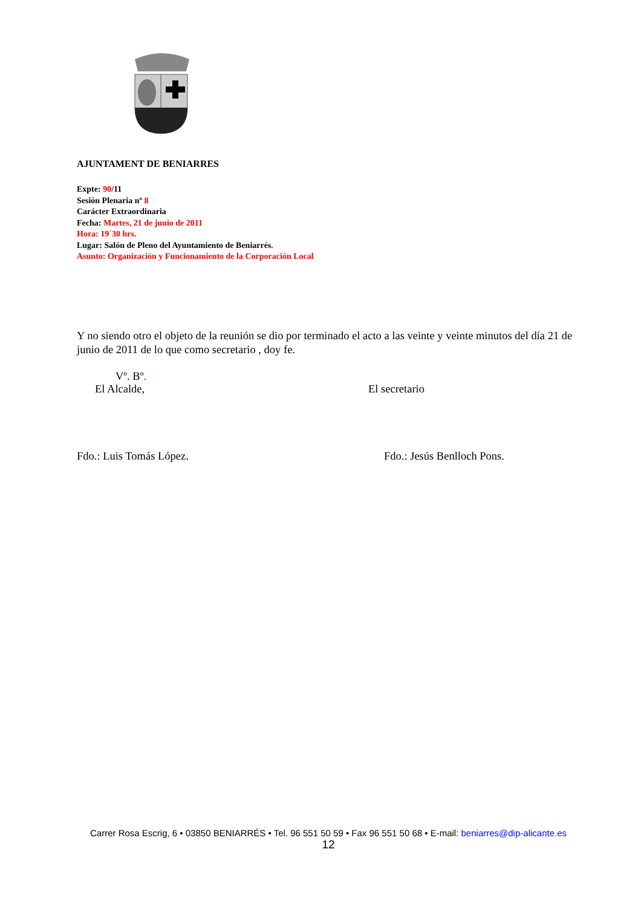AJUNTAMENT DE BENIARRES
Expte: 90/11
Sesión Plenaria nº 8
Carácter Extraordinaria
Fecha: Martes, 21 de junio de 2011
Hora: 19´30 hrs.
Lugar: Salón de Pleno del Ayuntamiento de Beniarrés.
Asunto: Organización y Funcionamiento de la Corporación Local
Y no siendo otro el objeto de la reunión se dio por terminado el acto a las veinte y veinte minutos del día 21 de junio de 2011 de lo que como secretario , doy fe.
Vº. Bº.
El Alcalde, El secretario
Fdo.: Luis Tomás López. Fdo.: Jesús Benlloch Pons.
Carrer Rosa Escrig, 6 • 03850 BENIARRÉS • Tel. 96 551 50 59 • Fax 96 551 50 68 • E-mail: beniarres@dip-alicante.es
12